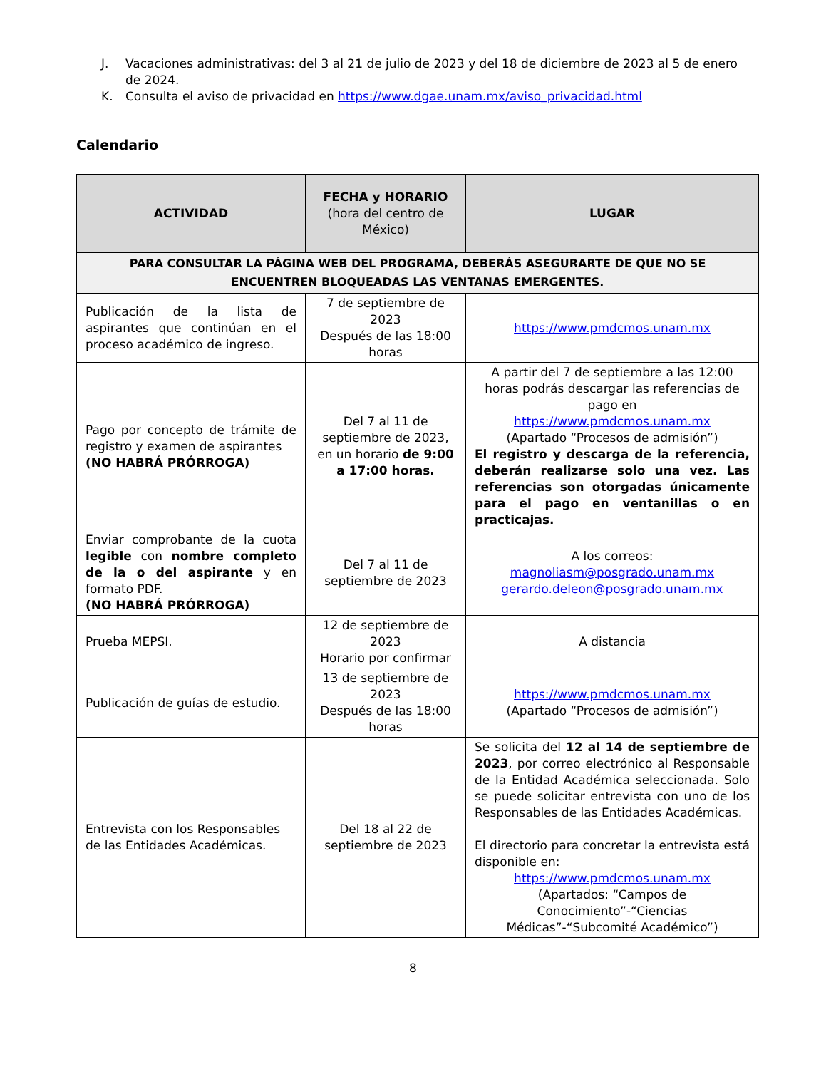J. Vacaciones administrativas: del 3 al 21 de julio de 2023 y del 18 de diciembre de 2023 al 5 de enero de 2024.
K. Consulta el aviso de privacidad en https://www.dgae.unam.mx/aviso_privacidad.html
Calendario
| ACTIVIDAD | FECHA y HORARIO (hora del centro de México) | LUGAR |
| --- | --- | --- |
| PARA CONSULTAR LA PÁGINA WEB DEL PROGRAMA, DEBERÁS ASEGURARTE DE QUE NO SE ENCUENTREN BLOQUEADAS LAS VENTANAS EMERGENTES. | | |
| Publicación de la lista de aspirantes que continúan en el proceso académico de ingreso. | 7 de septiembre de 2023 Después de las 18:00 horas | https://www.pmdcmos.unam.mx |
| Pago por concepto de trámite de registro y examen de aspirantes (NO HABRÁ PRÓRROGA) | Del 7 al 11 de septiembre de 2023, en un horario de 9:00 a 17:00 horas. | A partir del 7 de septiembre a las 12:00 horas podrás descargar las referencias de pago en https://www.pmdcmos.unam.mx (Apartado “Procesos de admisión”) El registro y descarga de la referencia, deberán realizarse solo una vez. Las referencias son otorgadas únicamente para el pago en ventanillas o en practicajas. |
| Enviar comprobante de la cuota legible con nombre completo de la o del aspirante y en formato PDF. (NO HABRÁ PRÓRROGA) | Del 7 al 11 de septiembre de 2023 | A los correos: magnoliasm@posgrado.unam.mx gerardo.deleon@posgrado.unam.mx |
| Prueba MEPSI. | 12 de septiembre de 2023 Horario por confirmar | A distancia |
| Publicación de guías de estudio. | 13 de septiembre de 2023 Después de las 18:00 horas | https://www.pmdcmos.unam.mx (Apartado “Procesos de admisión”) |
| Entrevista con los Responsables de las Entidades Académicas. | Del 18 al 22 de septiembre de 2023 | Se solicita del 12 al 14 de septiembre de 2023 , por correo electrónico al Responsable de la Entidad Académica seleccionada. Solo se puede solicitar entrevista con uno de los Responsables de las Entidades Académicas. El directorio para concretar la entrevista está disponible en: https://www.pmdcmos.unam.mx (Apartados: “Campos de Conocimiento”-“Ciencias Médicas”-“Subcomité Académico”) |
8